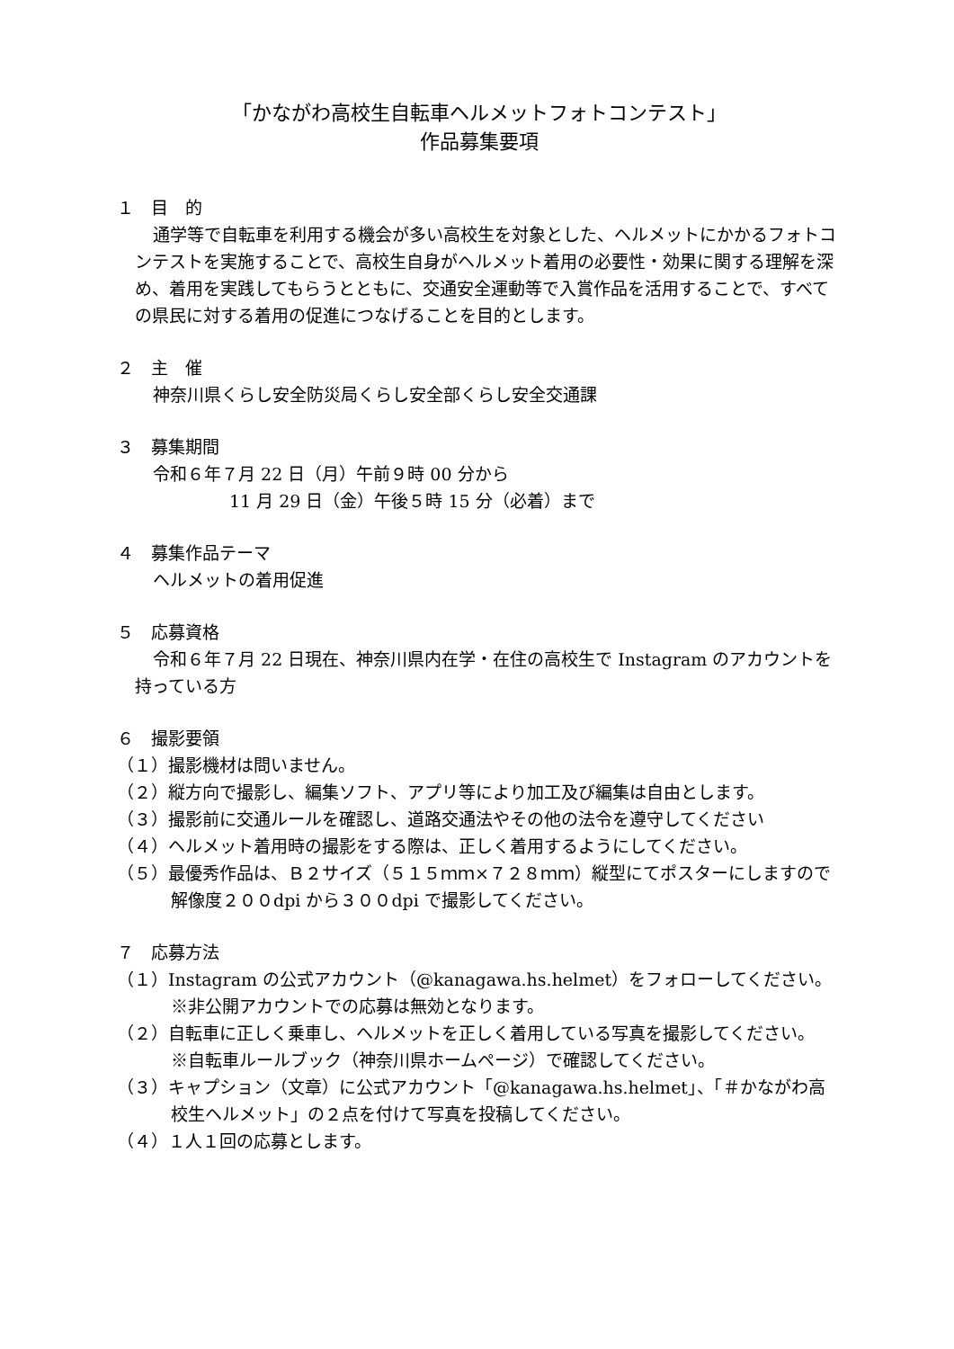「かながわ高校生自転車ヘルメットフォトコンテスト」
作品募集要項
１　目　的
通学等で自転車を利用する機会が多い高校生を対象とした、ヘルメットにかかるフォトコンテストを実施することで、高校生自身がヘルメット着用の必要性・効果に関する理解を深め、着用を実践してもらうとともに、交通安全運動等で入賞作品を活用することで、すべての県民に対する着用の促進につなげることを目的とします。
２　主　催
神奈川県くらし安全防災局くらし安全部くらし安全交通課
３　募集期間
令和６年７月 22 日（月）午前９時 00 分から
11 月 29 日（金）午後５時 15 分（必着）まで
４　募集作品テーマ
ヘルメットの着用促進
５　応募資格
令和６年７月 22 日現在、神奈川県内在学・在住の高校生で Instagram のアカウントを持っている方
６　撮影要領
（１）撮影機材は問いません。
（２）縦方向で撮影し、編集ソフト、アプリ等により加工及び編集は自由とします。
（３）撮影前に交通ルールを確認し、道路交通法やその他の法令を遵守してください
（４）ヘルメット着用時の撮影をする際は、正しく着用するようにしてください。
（５）最優秀作品は、Ｂ２サイズ（５１５ｍｍ×７２８ｍｍ）縦型にてポスターにしますので解像度２００dpi から３００dpi で撮影してください。
７　応募方法
（１）Instagram の公式アカウント（@kanagawa.hs.helmet）をフォローしてください。
※非公開アカウントでの応募は無効となります。
（２）自転車に正しく乗車し、ヘルメットを正しく着用している写真を撮影してください。
※自転車ルールブック（神奈川県ホームページ）で確認してください。
（３）キャプション（文章）に公式アカウント「@kanagawa.hs.helmet」、「＃かながわ高校生ヘルメット」の２点を付けて写真を投稿してください。
（４）１人１回の応募とします。